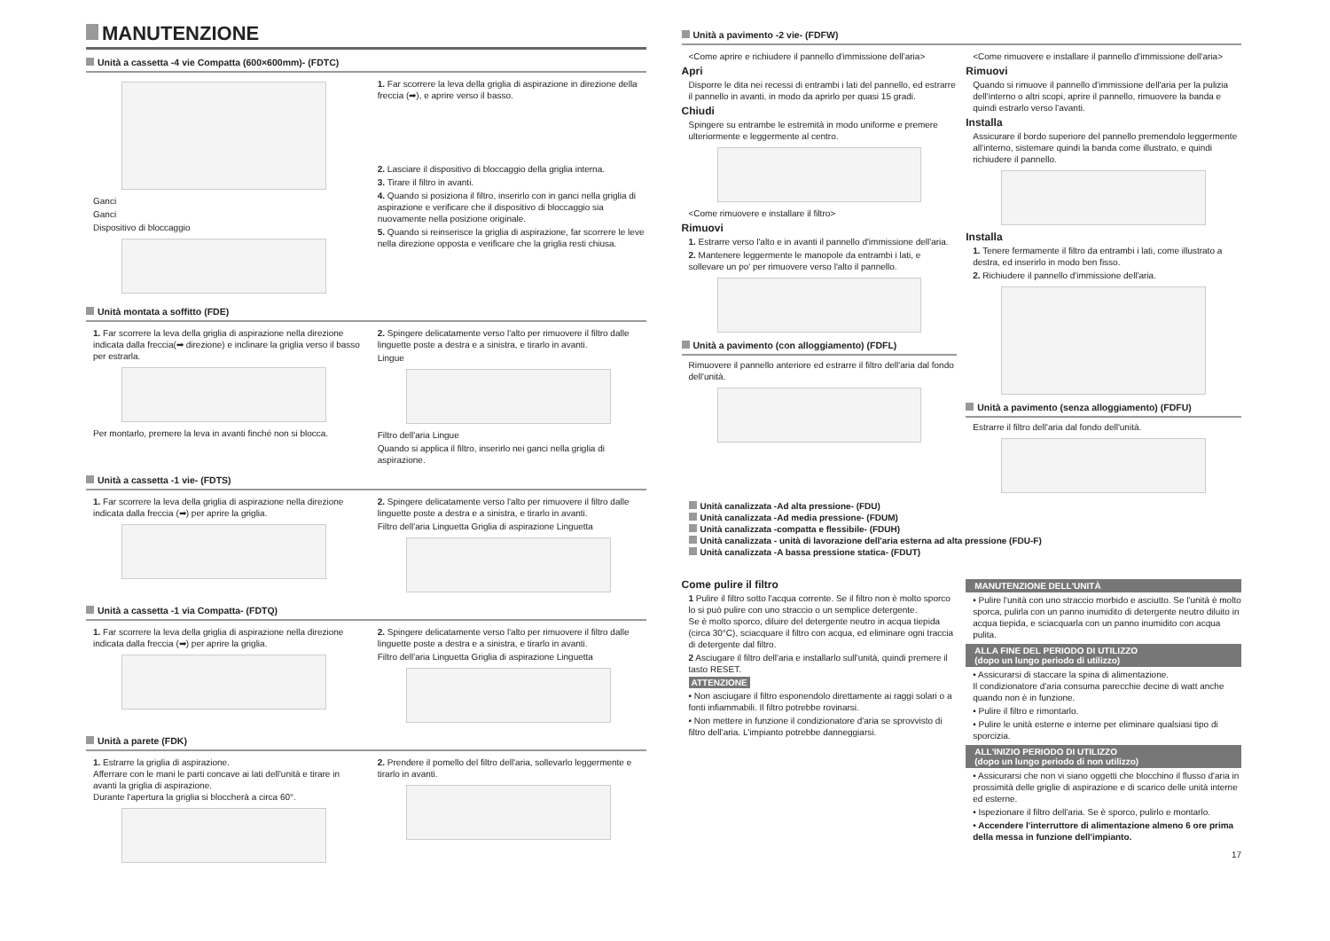MANUTENZIONE
Unità a cassetta -4 vie Compatta (600×600mm)- (FDTC)
Ganci
Ganci
Dispositivo di bloccaggio
1. Far scorrere la leva della griglia di aspirazione in direzione della freccia (➡), e aprire verso il basso.
2. Lasciare il dispositivo di bloccaggio della griglia interna.
3. Tirare il filtro in avanti.
4. Quando si posiziona il filtro, inserirlo con in ganci nella griglia di aspirazione e verificare che il dispositivo di bloccaggio sia nuovamente nella posizione originale.
5. Quando si reinserisce la griglia di aspirazione, far scorrere le leve nella direzione opposta e verificare che la griglia resti chiusa.
Unità montata a soffitto (FDE)
1. Far scorrere la leva della griglia di aspirazione nella direzione indicata dalla freccia(➡ direzione) e inclinare la griglia verso il basso per estrarla.
Per montarlo, premere la leva in avanti finché non si blocca.
2. Spingere delicatamente verso l'alto per rimuovere il filtro dalle linguette poste a destra e a sinistra, e tirarlo in avanti.
Lingue
Filtro dell'aria Lingue
Quando si applica il filtro, inserirlo nei ganci nella griglia di aspirazione.
Unità a cassetta -1 vie- (FDTS)
1. Far scorrere la leva della griglia di aspirazione nella direzione indicata dalla freccia (➡) per aprire la griglia.
2. Spingere delicatamente verso l'alto per rimuovere il filtro dalle linguette poste a destra e a sinistra, e tirarlo in avanti.
Filtro dell'aria Linguetta Griglia di aspirazione Linguetta
Unità a cassetta -1 via Compatta- (FDTQ)
1. Far scorrere la leva della griglia di aspirazione nella direzione indicata dalla freccia (➡) per aprire la griglia.
2. Spingere delicatamente verso l'alto per rimuovere il filtro dalle linguette poste a destra e a sinistra, e tirarlo in avanti.
Filtro dell'aria Linguetta Griglia di aspirazione Linguetta
Unità a parete (FDK)
1. Estrarre la griglia di aspirazione.
Afferrare con le mani le parti concave ai lati dell'unità e tirare in avanti la griglia di aspirazione.
Durante l'apertura la griglia si bloccherà a circa 60°.
2. Prendere il pomello del filtro dell'aria, sollevarlo leggermente e tirarlo in avanti.
Unità a pavimento -2 vie- (FDFW)
<Come aprire e richiudere il pannello d'immissione dell'aria>
Apri
Disporre le dita nei recessi di entrambi i lati del pannello, ed estrarre il pannello in avanti, in modo da aprirlo per quasi 15 gradi.
Chiudi
Spingere su entrambe le estremità in modo uniforme e premere ulteriormente e leggermente al centro.
<Come rimuovere e installare il filtro>
Rimuovi
1. Estrarre verso l'alto e in avanti il pannello d'immissione dell'aria.
2. Mantenere leggermente le manopole da entrambi i lati, e sollevare un po' per rimuovere verso l'alto il pannello.
Unità a pavimento (con alloggiamento) (FDFL)
Rimuovere il pannello anteriore ed estrarre il filtro dell'aria dal fondo dell'unità.
<Come rimuovere e installare il pannello d'immissione dell'aria>
Rimuovi
Quando si rimuove il pannello d'immissione dell'aria per la pulizia dell'interno o altri scopi, aprire il pannello, rimuovere la banda e quindi estrarlo verso l'avanti.
Installa
Assicurare il bordo superiore del pannello premendolo leggermente all'interno, sistemare quindi la banda come illustrato, e quindi richiudere il pannello.
Installa
1. Tenere fermamente il filtro da entrambi i lati, come illustrato a destra, ed inserirlo in modo ben fisso.
2. Richiudere il pannello d'immissione dell'aria.
Unità a pavimento (senza alloggiamento) (FDFU)
Estrarre il filtro dell'aria dal fondo dell'unità.
Unità canalizzata -Ad alta pressione- (FDU)
Unità canalizzata -Ad media pressione- (FDUM)
Unità canalizzata -compatta e flessibile- (FDUH)
Unità canalizzata - unità di lavorazione dell'aria esterna ad alta pressione (FDU-F)
Unità canalizzata -A bassa pressione statica- (FDUT)
Come pulire il filtro
1 Pulire il filtro sotto l'acqua corrente. Se il filtro non è molto sporco lo si può pulire con uno straccio o un semplice detergente.
Se è molto sporco, diluire del detergente neutro in acqua tiepida (circa 30°C), sciacquare il filtro con acqua, ed eliminare ogni traccia di detergente dal filtro.
2 Asciugare il filtro dell'aria e installarlo sull'unità, quindi premere il tasto RESET.
ATTENZIONE
• Non asciugare il filtro esponendolo direttamente ai raggi solari o a fonti infiammabili. Il filtro potrebbe rovinarsi.
• Non mettere in funzione il condizionatore d'aria se sprovvisto di filtro dell'aria. L'impianto potrebbe danneggiarsi.
MANUTENZIONE DELL'UNITÀ
• Pulire l'unità con uno straccio morbido e asciutto. Se l'unità è molto sporca, pulirla con un panno inumidito di detergente neutro diluito in acqua tiepida, e sciacquarla con un panno inumidito con acqua pulita.
ALLA FINE DEL PERIODO DI UTILIZZO
(dopo un lungo periodo di utilizzo)
• Assicurarsi di staccare la spina di alimentazione.
Il condizionatore d'aria consuma parecchie decine di watt anche quando non è in funzione.
• Pulire il filtro e rimontarlo.
• Pulire le unità esterne e interne per eliminare qualsiasi tipo di sporcizia.
ALL'INIZIO PERIODO DI UTILIZZO
(dopo un lungo periodo di non utilizzo)
• Assicurarsi che non vi siano oggetti che blocchino il flusso d'aria in prossimità delle griglie di aspirazione e di scarico delle unità interne ed esterne.
• Ispezionare il filtro dell'aria. Se è sporco, pulirlo e montarlo.
• Accendere l'interruttore di alimentazione almeno 6 ore prima della messa in funzione dell'impianto.
17